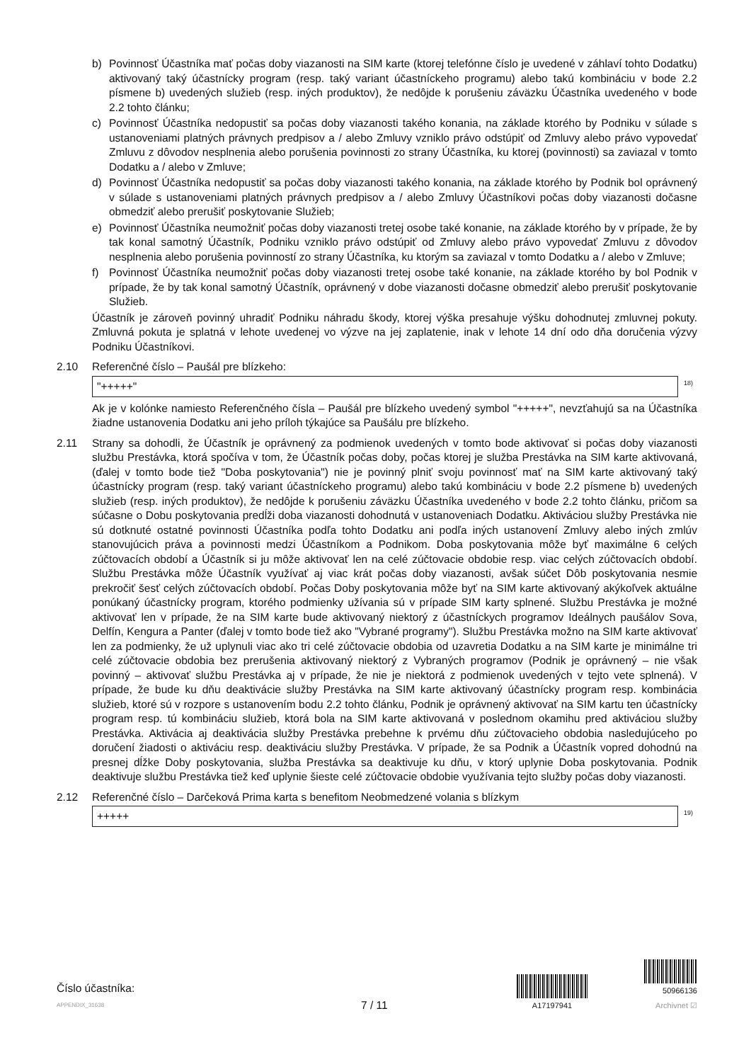b) Povinnosť Účastníka mať počas doby viazanosti na SIM karte (ktorej telefónne číslo je uvedené v záhlaví tohto Dodatku) aktivovaný taký účastnícky program (resp. taký variant účastníckeho programu) alebo takú kombináciu v bode 2.2 písmene b) uvedených služieb (resp. iných produktov), že nedôjde k porušeniu záväzku Účastníka uvedeného v bode 2.2 tohto článku;
c) Povinnosť Účastníka nedopustiť sa počas doby viazanosti takého konania, na základe ktorého by Podniku v súlade s ustanoveniami platných právnych predpisov a / alebo Zmluvy vzniklo právo odstúpiť od Zmluvy alebo právo vypovedať Zmluvu z dôvodov nesplnenia alebo porušenia povinnosti zo strany Účastníka, ku ktorej (povinnosti) sa zaviazal v tomto Dodatku a / alebo v Zmluve;
d) Povinnosť Účastníka nedopustiť sa počas doby viazanosti takého konania, na základe ktorého by Podnik bol oprávnený v súlade s ustanoveniami platných právnych predpisov a / alebo Zmluvy Účastníkovi počas doby viazanosti dočasne obmedziť alebo prerušiť poskytovanie Služieb;
e) Povinnosť Účastníka neumožniť počas doby viazanosti tretej osobe také konanie, na základe ktorého by v prípade, že by tak konal samotný Účastník, Podniku vzniklo právo odstúpiť od Zmluvy alebo právo vypovedať Zmluvu z dôvodov nesplnenia alebo porušenia povinností zo strany Účastníka, ku ktorým sa zaviazal v tomto Dodatku a / alebo v Zmluve;
f) Povinnosť Účastníka neumožniť počas doby viazanosti tretej osobe také konanie, na základe ktorého by bol Podnik v prípade, že by tak konal samotný Účastník, oprávnený v dobe viazanosti dočasne obmedziť alebo prerušiť poskytovanie Služieb.
Účastník je zároveň povinný uhradiť Podniku náhradu škody, ktorej výška presahuje výšku dohodnutej zmluvnej pokuty. Zmluvná pokuta je splatná v lehote uvedenej vo výzve na jej zaplatenie, inak v lehote 14 dní odo dňa doručenia výzvy Podniku Účastníkovi.
2.10 Referenčné číslo – Paušál pre blízkeho:
"+++++"
<sup>18)</sup>
Ak je v kolónke namiesto Referenčného čísla – Paušál pre blízkeho uvedený symbol "+++++", nevzťahujú sa na Účastníka žiadne ustanovenia Dodatku ani jeho príloh týkajúce sa Paušálu pre blízkeho.
2.11 Strany sa dohodli, že Účastník je oprávnený za podmienok uvedených v tomto bode aktivovať si počas doby viazanosti službu Prestávka, ktorá spočíva v tom, že Účastník počas doby, počas ktorej je služba Prestávka na SIM karte aktivovaná, (ďalej v tomto bode tiež "Doba poskytovania") nie je povinný plniť svoju povinnosť mať na SIM karte aktivovaný taký účastnícky program (resp. taký variant účastníckeho programu) alebo takú kombináciu v bode 2.2 písmene b) uvedených služieb (resp. iných produktov), že nedôjde k porušeniu záväzku Účastníka uvedeného v bode 2.2 tohto článku, pričom sa súčasne o Dobu poskytovania predĺži doba viazanosti dohodnutá v ustanoveniach Dodatku. Aktiváciou služby Prestávka nie sú dotknuté ostatné povinnosti Účastníka podľa tohto Dodatku ani podľa iných ustanovení Zmluvy alebo iných zmlúv stanovujúcich práva a povinnosti medzi Účastníkom a Podnikom. Doba poskytovania môže byť maximálne 6 celých zúčtovacích období a Účastník si ju môže aktivovať len na celé zúčtovacie obdobie resp. viac celých zúčtovacích období. Službu Prestávka môže Účastník využívať aj viac krát počas doby viazanosti, avšak súčet Dôb poskytovania nesmie prekročiť šesť celých zúčtovacích období. Počas Doby poskytovania môže byť na SIM karte aktivovaný akýkoľvek aktuálne ponúkaný účastnícky program, ktorého podmienky užívania sú v prípade SIM karty splnené. Službu Prestávka je možné aktivovať len v prípade, že na SIM karte bude aktivovaný niektorý z účastníckych programov Ideálnych paušálov Sova, Delfín, Kengura a Panter (ďalej v tomto bode tiež ako "Vybrané programy"). Službu Prestávka možno na SIM karte aktivovať len za podmienky, že už uplynuli viac ako tri celé zúčtovacie obdobia od uzavretia Dodatku a na SIM karte je minimálne tri celé zúčtovacie obdobia bez prerušenia aktivovaný niektorý z Vybraných programov (Podnik je oprávnený – nie však povinný – aktivovať službu Prestávka aj v prípade, že nie je niektorá z podmienok uvedených v tejto vete splnená). V prípade, že bude ku dňu deaktivácie služby Prestávka na SIM karte aktivovaný účastnícky program resp. kombinácia služieb, ktoré sú v rozpore s ustanovením bodu 2.2 tohto článku, Podnik je oprávnený aktivovať na SIM kartu ten účastnícky program resp. tú kombináciu služieb, ktorá bola na SIM karte aktivovaná v poslednom okamihu pred aktiváciou služby Prestávka. Aktivácia aj deaktivácia služby Prestávka prebehne k prvému dňu zúčtovacieho obdobia nasledujúceho po doručení žiadosti o aktiváciu resp. deaktiváciu služby Prestávka. V prípade, že sa Podnik a Účastník vopred dohodnú na presnej dĺžke Doby poskytovania, služba Prestávka sa deaktivuje ku dňu, v ktorý uplynie Doba poskytovania. Podnik deaktivuje službu Prestávka tiež keď uplynie šieste celé zúčtovacie obdobie využívania tejto služby počas doby viazanosti.
2.12 Referenčné číslo – Darčeková Prima karta s benefitom Neobmedzené volania s blízkym
+++++
<sup>19)</sup>
Číslo účastníka:
APPENDIX_31638
7 / 11
A17197941
50966136
Archivnet ☑